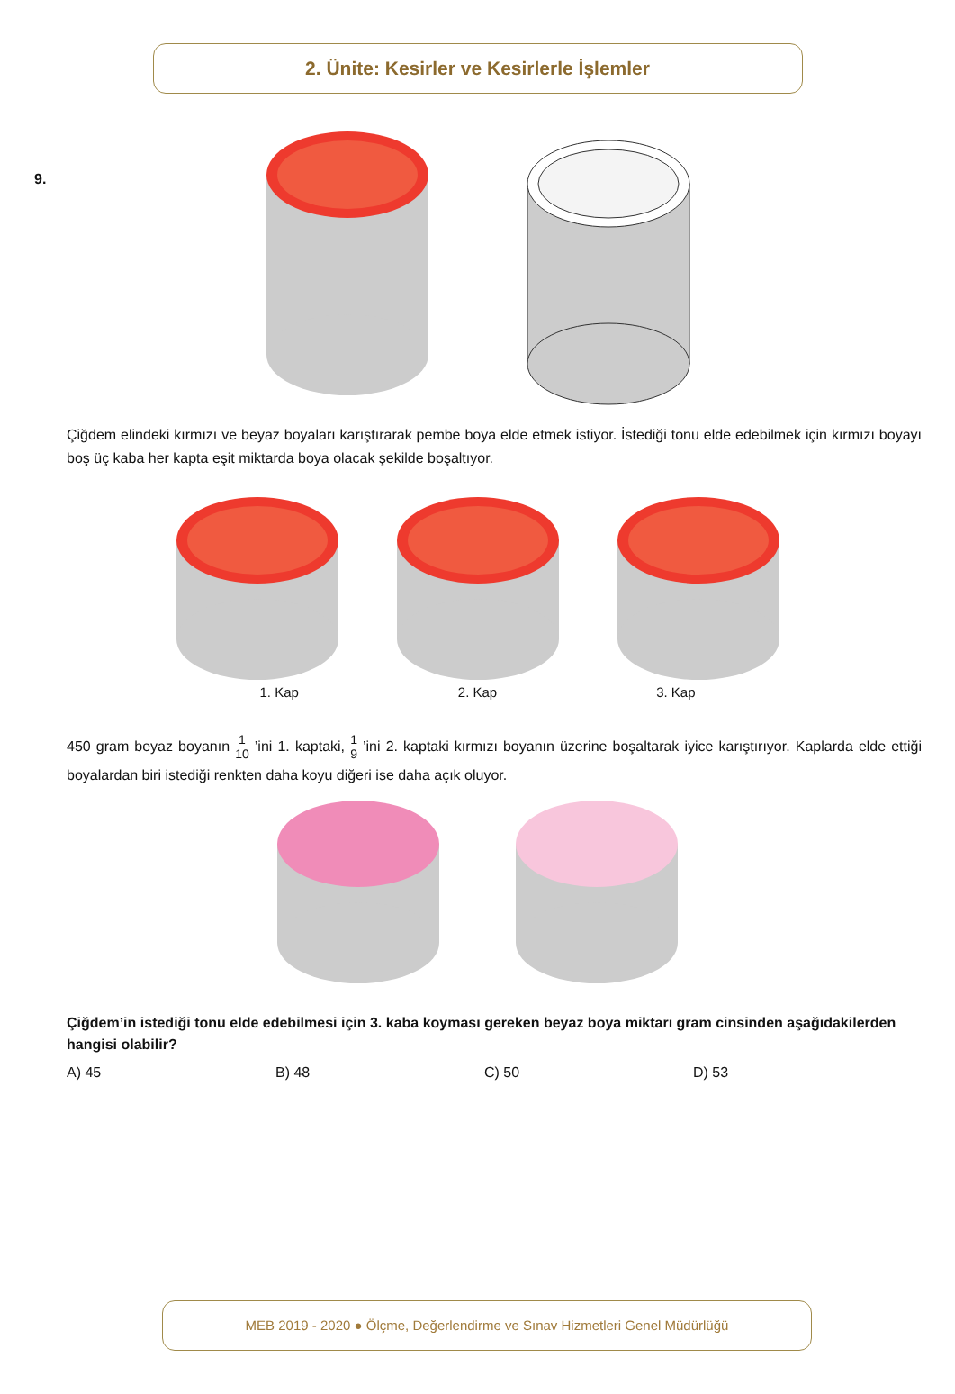2. Ünite: Kesirler ve Kesirlerle İşlemler
9.
Çiğdem elindeki kırmızı ve beyaz boyaları karıştırarak pembe boya elde etmek istiyor. İstediği tonu elde edebilmek için kırmızı boyayı boş üç kaba her kapta eşit miktarda boya olacak şekilde boşaltıyor.
1. Kap 2. Kap 3. Kap
450 gram beyaz boyanın 1 10 ’ini 1. kaptaki, 1 9 ’ini 2. kaptaki kırmızı boyanın üzerine boşaltarak iyice karıştırıyor. Kaplarda elde ettiği boyalardan biri istediği renkten daha koyu diğeri ise daha açık oluyor.
Çiğdem’in istediği tonu elde edebilmesi için 3. kaba koyması gereken beyaz boya miktarı gram cinsinden aşağıdakilerden hangisi olabilir?
A) 45 B) 48 C) 50 D) 53
MEB 2019 - 2020 ● Ölçme, Değerlendirme ve Sınav Hizmetleri Genel Müdürlüğü